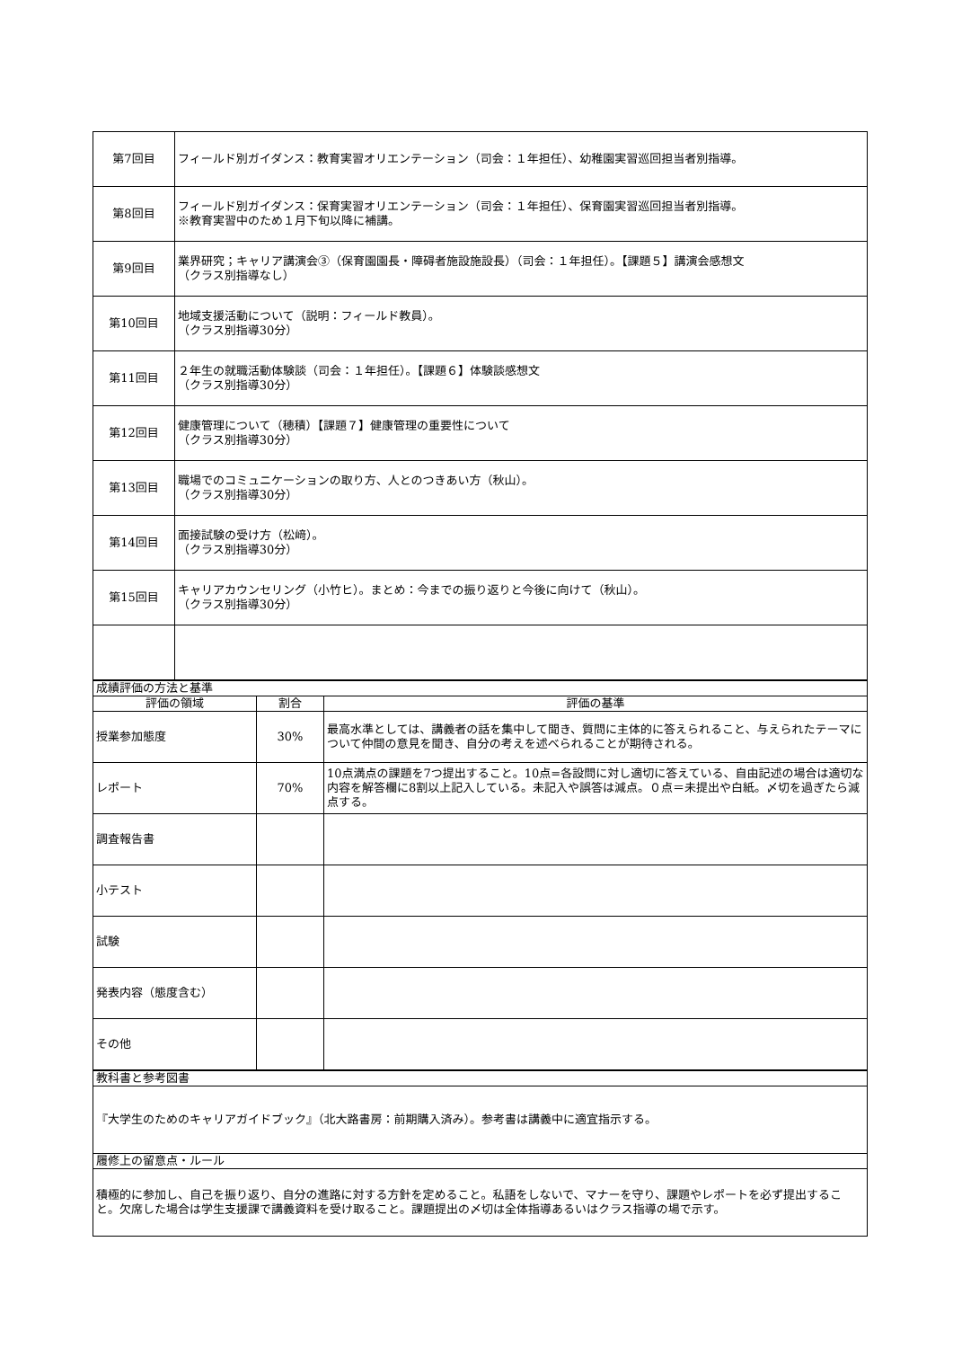| 第7回目 | フィールド別ガイダンス：教育実習オリエンテーション（司会：１年担任）、幼稚園実習巡回担当者別指導。 |
| 第8回目 | フィールド別ガイダンス：保育実習オリエンテーション（司会：１年担任）、保育園実習巡回担当者別指導。 ※教育実習中のため１月下旬以降に補講。 |
| 第9回目 | 業界研究；キャリア講演会③（保育園園長・障碍者施設施設長）（司会：１年担任）。【課題５】講演会感想文 （クラス別指導なし） |
| 第10回目 | 地域支援活動について（説明：フィールド教員）。 （クラス別指導30分） |
| 第11回目 | ２年生の就職活動体験談（司会：１年担任）。【課題６】体験談感想文 （クラス別指導30分） |
| 第12回目 | 健康管理について（穂積）【課題７】健康管理の重要性について （クラス別指導30分） |
| 第13回目 | 職場でのコミュニケーションの取り方、人とのつきあい方（秋山）。 （クラス別指導30分） |
| 第14回目 | 面接試験の受け方（松﨑）。 （クラス別指導30分） |
| 第15回目 | キャリアカウンセリング（小竹ヒ）。まとめ：今までの振り返りと今後に向けて（秋山）。 （クラス別指導30分） |
| 成績評価の方法と基準 | | |
| 評価の領域 | 割合 | 評価の基準 |
| 授業参加態度 | 30% | 最高水準としては、講義者の話を集中して聞き、質問に主体的に答えられること、与えられたテーマについて仲間の意見を聞き、自分の考えを述べられることが期待される。 |
| レポート | 70% | 10点満点の課題を7つ提出すること。10点=各設問に対し適切に答えている、自由記述の場合は適切な内容を解答欄に8割以上記入している。未記入や誤答は減点。０点＝未提出や白紙。〆切を過ぎたら減点する。 |
| 調査報告書 | | |
| 小テスト | | |
| 試験 | | |
| 発表内容（態度含む） | | |
| その他 | | |
| 教科書と参考図書 |
| 『大学生のためのキャリアガイドブック』（北大路書房：前期購入済み）。参考書は講義中に適宜指示する。 |
| 履修上の留意点・ルール |
| 積極的に参加し、自己を振り返り、自分の進路に対する方針を定めること。私語をしないで、マナーを守り、課題やレポートを必ず提出すること。欠席した場合は学生支援課で講義資料を受け取ること。課題提出の〆切は全体指導あるいはクラス指導の場で示す。 |